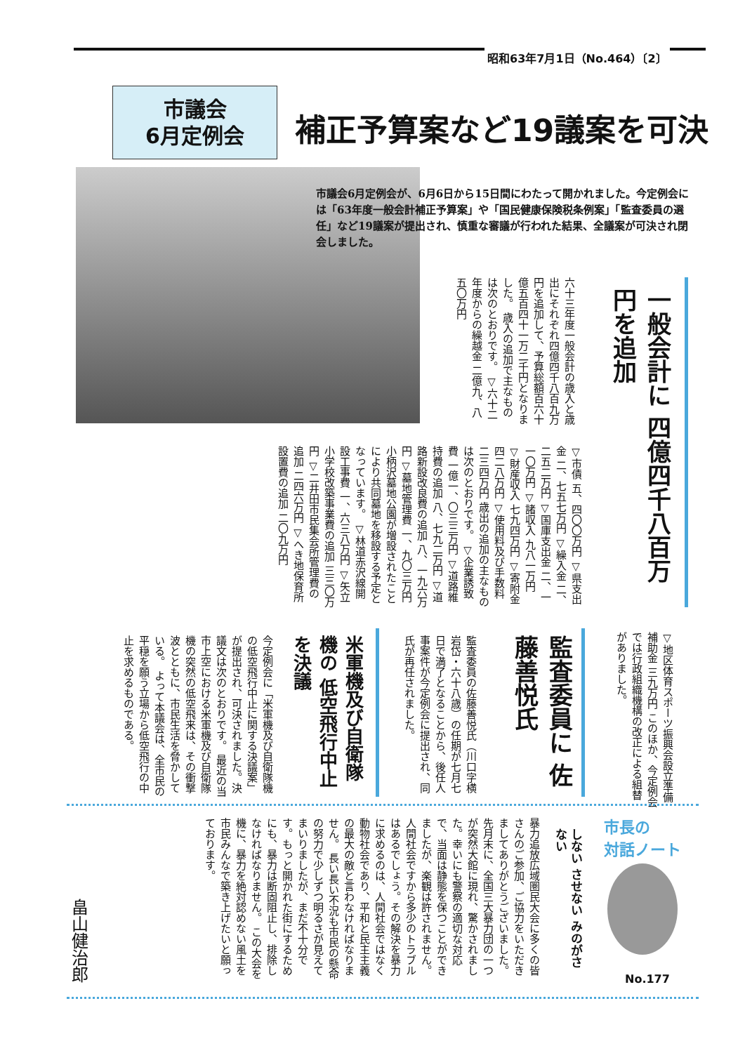昭和63年7月1日（No.464）〔2〕
市議会
6月定例会
補正予算案など19議案を可決
市議会6月定例会が、6月6日から15日間にわたって開かれました。今定例会には「63年度一般会計補正予算案」や「国民健康保険税条例案」「監査委員の選任」など19議案が提出され、慎重な審議が行われた結果、全議案が可決され閉会しました。
一般会計に 四億四千八百万円を追加
六十三年度一般会計の歳入と歳出にそれぞれ四億四千八百九万円を追加して、予算総額百六十億五百四十一万二千円となりました。 歳入の追加で主なものは次のとおりです。 ▽六十二年度からの繰越金 二億九、八五〇万円
▽市債 五、四〇〇万円 ▽県支出金 二、七五七万円 ▽繰入金 二、二五二万円 ▽国庫支出金 二、一一〇万円 ▽諸収入 九八一万円 ▽財産収入 七九四万円 ▽寄附金 四二八万円 ▽使用料及び手数料 二三四万円 歳出の追加の主なものは次のとおりです。 ▽企業誘致費 一億一、〇三三万円 ▽道路維持費の追加 八、七九二万円 ▽道路新設改良費の追加 八、一九六万円 ▽墓地管理費 一、九〇三万円 小柄沢墓地公園が増設されたことにより共同墓地を移設する予定となっています。 ▽林道赤沢線開設工事費 一、六三八万円 ▽矢立小学校改築事業費の追加 三三〇万円 ▽二井田市民集会所管理費の追加 二四六万円 ▽へき地保育所設置費の追加 二〇九万円
▽地区体育スポーツ振興会設立準備補助金 三九万円 このほか、今定例会では行政組織機構の改正による組替がありました。
監査委員に 佐藤善悦氏
監査委員の佐藤善悦氏（川口字横岩岱・六十八歳）の任期が七月七日で満了となることから、後任人事案件が今定例会に提出され、同氏が再任されました。
米軍機及び自衛隊機の 低空飛行中止を決議
今定例会に「米軍機及び自衛隊機の低空飛行中止に関する決議案」が提出され、可決されました。決議文は次のとおりです。 最近の当市上空における米軍機及び自衛隊機の突然の低空飛来は、その衝撃波とともに、市民生活を脅かしている。 よって本議会は、全市民の平穏を願う立場から低空飛行の中止を求めるものである。
市長の
対話ノート
No.177
しない させない みのがさない
暴力追放広域圏民大会に多くの皆さんのご参加、ご協力をいただきましてありがとうございました。 先月末に、全国三大暴力団の一つが突然大館に現れ、驚かされました。幸いにも警察の適切な対応で、当面は静態を保つことができましたが、楽観は許されません。 人間社会ですから多少のトラブルはあるでしょう。その解決を暴力に求めるのは、人間社会ではなく動物社会であり、平和と民主主義の最大の敵と言わなければなりません。 長い長い不況も市民の懸命の努力で少しずつ明るさが見えてまいりましたが、まだ不十分です。もっと開かれた街にするためにも、暴力は断固阻止し、排除しなければなりません。 この大会を機に、暴力を絶対認めない風土を市民みんなで築き上げたいと願っております。
畠山健治郎